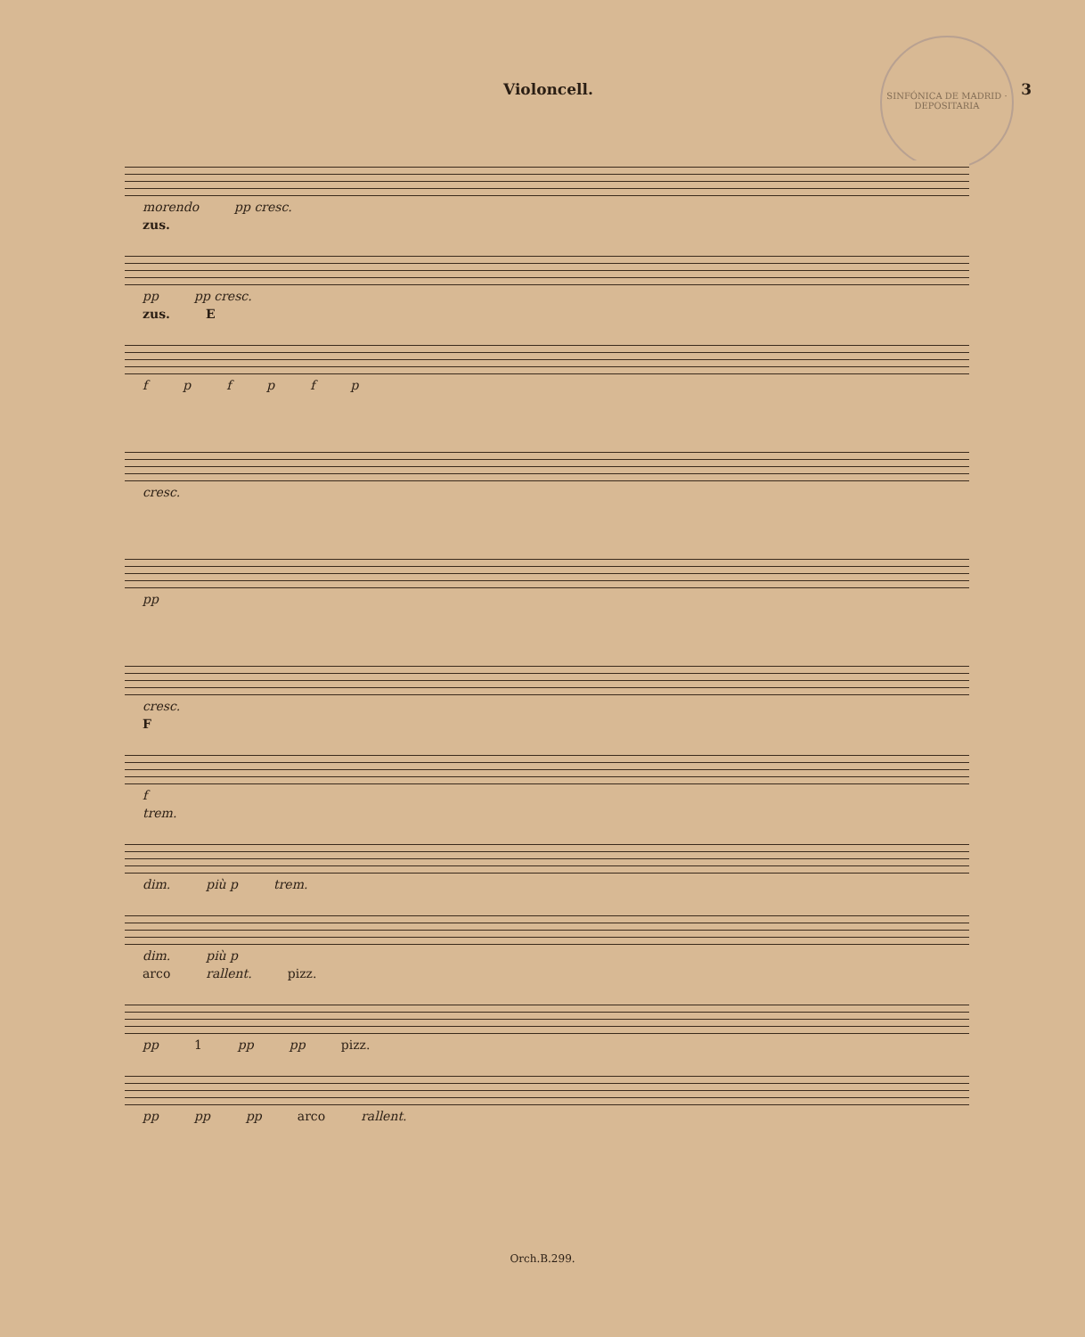SINFÓNICA DE MADRID · DEPOSITARIA
Violoncell. 3
morendo pp cresc.
zus.
pp pp cresc.
zus. E
fpfpfp
cresc.
pp
cresc.
F
f
trem.
dim. più p trem.
dim. più p
arco rallent. pizz.
pp 1 pp pp pizz.
pp pp pp arco rallent.
Orch.B.299.